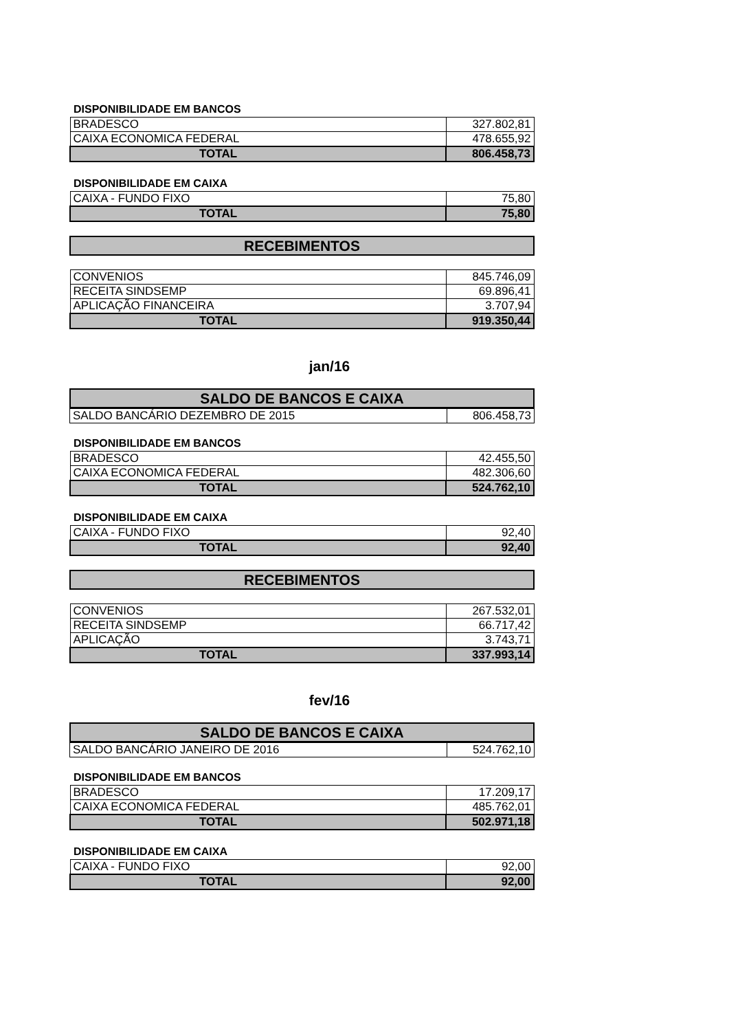DISPONIBILIDADE EM BANCOS
| BRADESCO | 327.802,81 |
| CAIXA ECONOMICA FEDERAL | 478.655,92 |
| TOTAL | 806.458,73 |
DISPONIBILIDADE EM CAIXA
| CAIXA - FUNDO FIXO | 75,80 |
| TOTAL | 75,80 |
RECEBIMENTOS
| CONVENIOS | 845.746,09 |
| RECEITA SINDSEMP | 69.896,41 |
| APLICAÇÃO FINANCEIRA | 3.707,94 |
| TOTAL | 919.350,44 |
jan/16
SALDO DE BANCOS E CAIXA
| SALDO BANCÁRIO DEZEMBRO DE 2015 | 806.458,73 |
DISPONIBILIDADE EM BANCOS
| BRADESCO | 42.455,50 |
| CAIXA ECONOMICA FEDERAL | 482.306,60 |
| TOTAL | 524.762,10 |
DISPONIBILIDADE EM CAIXA
| CAIXA - FUNDO FIXO | 92,40 |
| TOTAL | 92,40 |
RECEBIMENTOS
| CONVENIOS | 267.532,01 |
| RECEITA SINDSEMP | 66.717,42 |
| APLICAÇÃO | 3.743,71 |
| TOTAL | 337.993,14 |
fev/16
SALDO DE BANCOS E CAIXA
| SALDO BANCÁRIO JANEIRO DE 2016 | 524.762,10 |
DISPONIBILIDADE EM BANCOS
| BRADESCO | 17.209,17 |
| CAIXA ECONOMICA FEDERAL | 485.762,01 |
| TOTAL | 502.971,18 |
DISPONIBILIDADE EM CAIXA
| CAIXA - FUNDO FIXO | 92,00 |
| TOTAL | 92,00 |